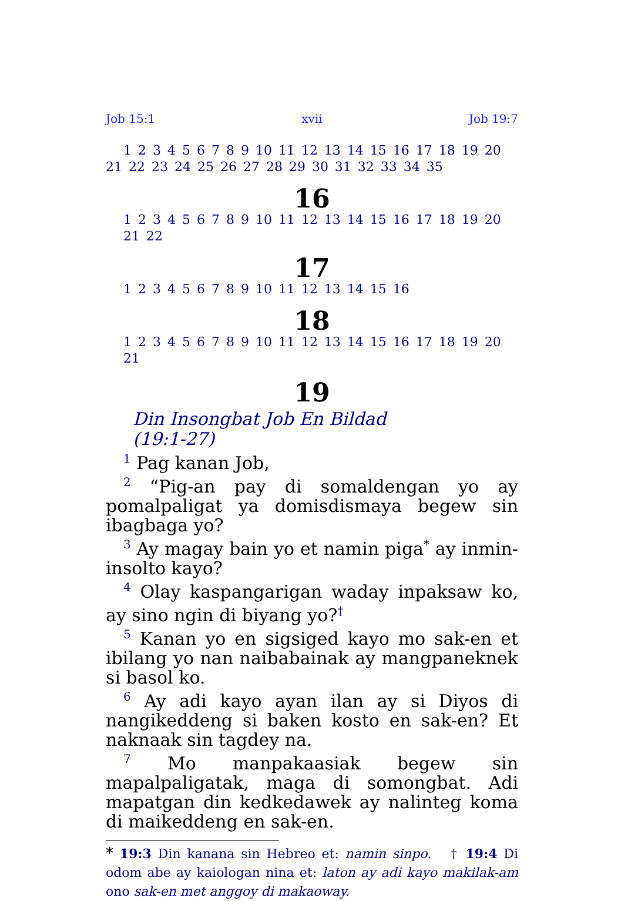Job 15:1 xvii Job 19:7
1 2 3 4 5 6 7 8 9 10 11 12 13 14 15 16 17 18 19 20 21 22 23 24 25 26 27 28 29 30 31 32 33 34 35
16
1 2 3 4 5 6 7 8 9 10 11 12 13 14 15 16 17 18 19 20 21 22
17
1 2 3 4 5 6 7 8 9 10 11 12 13 14 15 16
18
1 2 3 4 5 6 7 8 9 10 11 12 13 14 15 16 17 18 19 20 21
19
Din Insongbat Job En Bildad
(19:1-27)
<sup>1</sup> Pag kanan Job,
<sup>2</sup> “Pig-an pay di somaldengan yo ay pomalpaligat ya domisdismaya begew sin ibagbaga yo?
<sup>3</sup> Ay magay bain yo et namin piga<sup>*</sup> ay inmin-insolto kayo?
<sup>4</sup> Olay kaspangarigan waday inpaksaw ko, ay sino ngin di biyang yo?<sup>†</sup>
<sup>5</sup> Kanan yo en sigsiged kayo mo sak-en et ibilang yo nan naibabainak ay mangpaneknek si basol ko.
<sup>6</sup> Ay adi kayo ayan ilan ay si Diyos di nangikeddeng si baken kosto en sak-en? Et naknaak sin tagdey na.
<sup>7</sup> Mo manpakaasiak begew sin mapalpaligatak, maga di somongbat. Adi mapatgan din kedkedawek ay nalinteg koma di maikeddeng en sak-en.
* 19:3 Din kanana sin Hebreo et: namin sinpo. † 19:4 Di odom abe ay kaiologan nina et: laton ay adi kayo makilak-am ono sak-en met anggoy di makaoway.